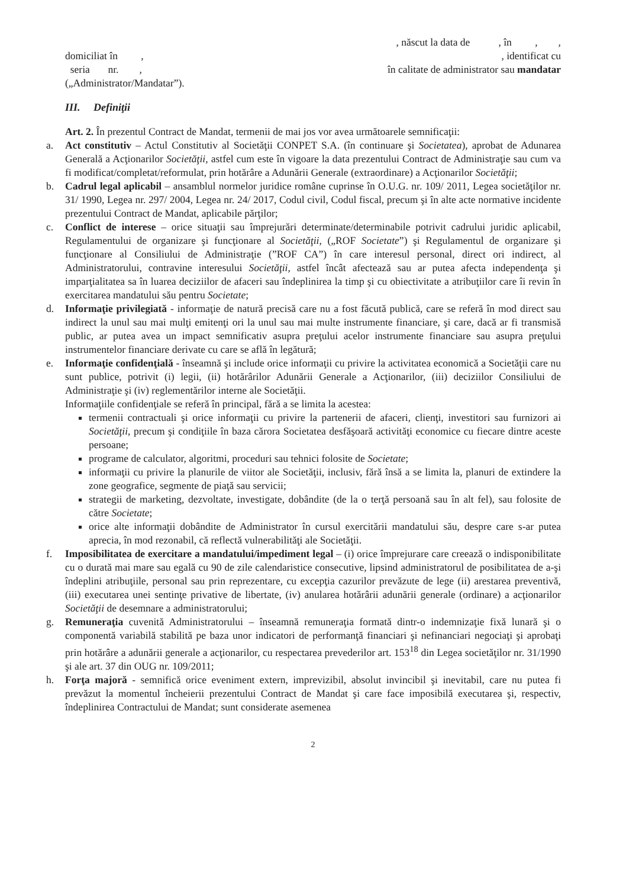, născut la data de , în , ,
domiciliat în , , identificat cu
seria nr. , în calitate de administrator sau mandatar
(„Administrator/Mandatar”).
III. Definiţii
Art. 2. În prezentul Contract de Mandat, termenii de mai jos vor avea următoarele semnificaţii:
a. Act constitutiv – Actul Constitutiv al Societăţii CONPET S.A. (în continuare şi Societatea), aprobat de Adunarea Generală a Acţionarilor Societăţii, astfel cum este în vigoare la data prezentului Contract de Administraţie sau cum va fi modificat/completat/reformulat, prin hotărâre a Adunării Generale (extraordinare) a Acţionarilor Societăţii;
b. Cadrul legal aplicabil – ansamblul normelor juridice române cuprinse în O.U.G. nr. 109/ 2011, Legea societăţilor nr. 31/ 1990, Legea nr. 297/ 2004, Legea nr. 24/ 2017, Codul civil, Codul fiscal, precum şi în alte acte normative incidente prezentului Contract de Mandat, aplicabile părţilor;
c. Conflict de interese – orice situaţii sau împrejurări determinate/determinabile potrivit cadrului juridic aplicabil, Regulamentului de organizare şi funcţionare al Societăţii, („ROF Societate”) şi Regulamentul de organizare şi funcţionare al Consiliului de Administraţie (”ROF CA”) în care interesul personal, direct ori indirect, al Administratorului, contravine interesului Societăţii, astfel încât afectează sau ar putea afecta independenţa şi imparţialitatea sa în luarea deciziilor de afaceri sau îndeplinirea la timp şi cu obiectivitate a atribuţiilor care îi revin în exercitarea mandatului său pentru Societate;
d. Informaţie privilegiată - informaţie de natură precisă care nu a fost făcută publică, care se referă în mod direct sau indirect la unul sau mai mulţi emitenţi ori la unul sau mai multe instrumente financiare, şi care, dacă ar fi transmisă public, ar putea avea un impact semnificativ asupra preţului acelor instrumente financiare sau asupra preţului instrumentelor financiare derivate cu care se află în legătură;
e. Informaţie confidenţială - înseamnă şi include orice informaţii cu privire la activitatea economică a Societăţii care nu sunt publice, potrivit (i) legii, (ii) hotărârilor Adunării Generale a Acţionarilor, (iii) deciziilor Consiliului de Administraţie şi (iv) reglementărilor interne ale Societăţii.
Informaţiile confidenţiale se referă în principal, fără a se limita la acestea:
termenii contractuali şi orice informaţii cu privire la partenerii de afaceri, clienţi, investitori sau furnizori ai Societăţii, precum şi condiţiile în baza cărora Societatea desfăşoară activităţi economice cu fiecare dintre aceste persoane;
programe de calculator, algoritmi, proceduri sau tehnici folosite de Societate;
informaţii cu privire la planurile de viitor ale Societăţii, inclusiv, fără însă a se limita la, planuri de extindere la zone geografice, segmente de piaţă sau servicii;
strategii de marketing, dezvoltate, investigate, dobândite (de la o terţă persoană sau în alt fel), sau folosite de către Societate;
orice alte informaţii dobândite de Administrator în cursul exercitării mandatului său, despre care s-ar putea aprecia, în mod rezonabil, că reflectă vulnerabilităţi ale Societăţii.
f. Imposibilitatea de exercitare a mandatului/impediment legal – (i) orice împrejurare care creează o indisponibilitate cu o durată mai mare sau egală cu 90 de zile calendaristice consecutive, lipsind administratorul de posibilitatea de a-şi îndeplini atribuţiile, personal sau prin reprezentare, cu excepţia cazurilor prevăzute de lege (ii) arestarea preventivă, (iii) executarea unei sentinţe privative de libertate, (iv) anularea hotărârii adunării generale (ordinare) a acţionarilor Societăţii de desemnare a administratorului;
g. Remuneraţia cuvenită Administratorului – înseamnă remuneraţia formată dintr-o indemnizaţie fixă lunară şi o componentă variabilă stabilită pe baza unor indicatori de performanţă financiari şi nefinanciari negociaţi şi aprobaţi prin hotărâre a adunării generale a acţionarilor, cu respectarea prevederilor art. 153<sup>18</sup> din Legea societăţilor nr. 31/1990 şi ale art. 37 din OUG nr. 109/2011;
h. Forţa majoră - semnifică orice eveniment extern, imprevizibil, absolut invincibil şi inevitabil, care nu putea fi prevăzut la momentul încheierii prezentului Contract de Mandat şi care face imposibilă executarea şi, respectiv, îndeplinirea Contractului de Mandat; sunt considerate asemenea
2